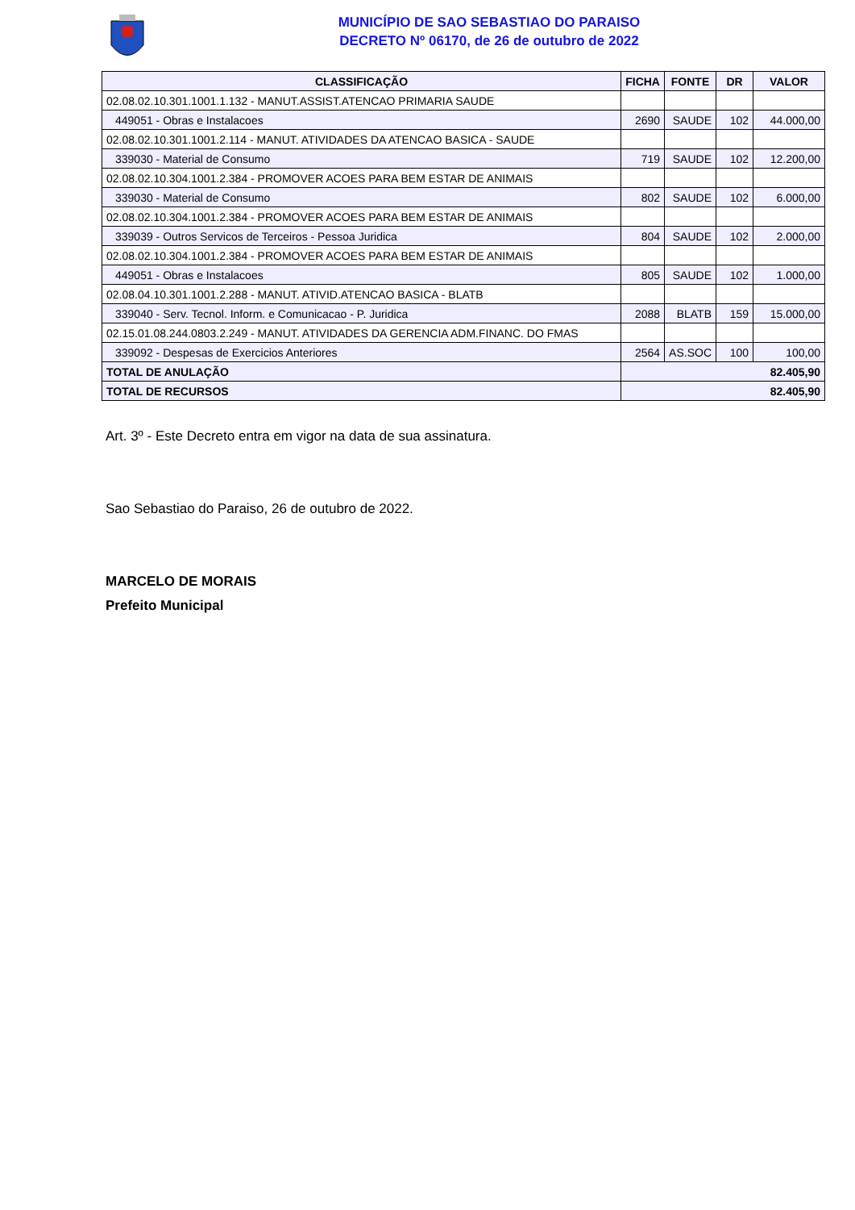MUNICÍPIO DE SAO SEBASTIAO DO PARAISO
DECRETO Nº 06170, de 26 de outubro de 2022
| CLASSIFICAÇÃO | FICHA | FONTE | DR | VALOR |
| --- | --- | --- | --- | --- |
| 02.08.02.10.301.1001.1.132 - MANUT.ASSIST.ATENCAO PRIMARIA SAUDE | | | | |
| 449051 - Obras e Instalacoes | 2690 | SAUDE | 102 | 44.000,00 |
| 02.08.02.10.301.1001.2.114 - MANUT. ATIVIDADES DA ATENCAO BASICA - SAUDE | | | | |
| 339030 - Material de Consumo | 719 | SAUDE | 102 | 12.200,00 |
| 02.08.02.10.304.1001.2.384 - PROMOVER ACOES PARA BEM ESTAR DE ANIMAIS | | | | |
| 339030 - Material de Consumo | 802 | SAUDE | 102 | 6.000,00 |
| 02.08.02.10.304.1001.2.384 - PROMOVER ACOES PARA BEM ESTAR DE ANIMAIS | | | | |
| 339039 - Outros Servicos de Terceiros - Pessoa Juridica | 804 | SAUDE | 102 | 2.000,00 |
| 02.08.02.10.304.1001.2.384 - PROMOVER ACOES PARA BEM ESTAR DE ANIMAIS | | | | |
| 449051 - Obras e Instalacoes | 805 | SAUDE | 102 | 1.000,00 |
| 02.08.04.10.301.1001.2.288 - MANUT. ATIVID.ATENCAO BASICA - BLATB | | | | |
| 339040 - Serv. Tecnol. Inform. e Comunicacao - P. Juridica | 2088 | BLATB | 159 | 15.000,00 |
| 02.15.01.08.244.0803.2.249 - MANUT. ATIVIDADES DA GERENCIA ADM.FINANC. DO FMAS | | | | |
| 339092 - Despesas de Exercicios Anteriores | 2564 | AS.SOC | 100 | 100,00 |
| TOTAL DE ANULAÇÃO | 82.405,90 | | | |
| TOTAL DE RECURSOS | 82.405,90 | | | |
Art. 3º - Este Decreto entra em vigor na data de sua assinatura.
Sao Sebastiao do Paraiso, 26 de outubro de 2022.
MARCELO DE MORAIS
Prefeito Municipal